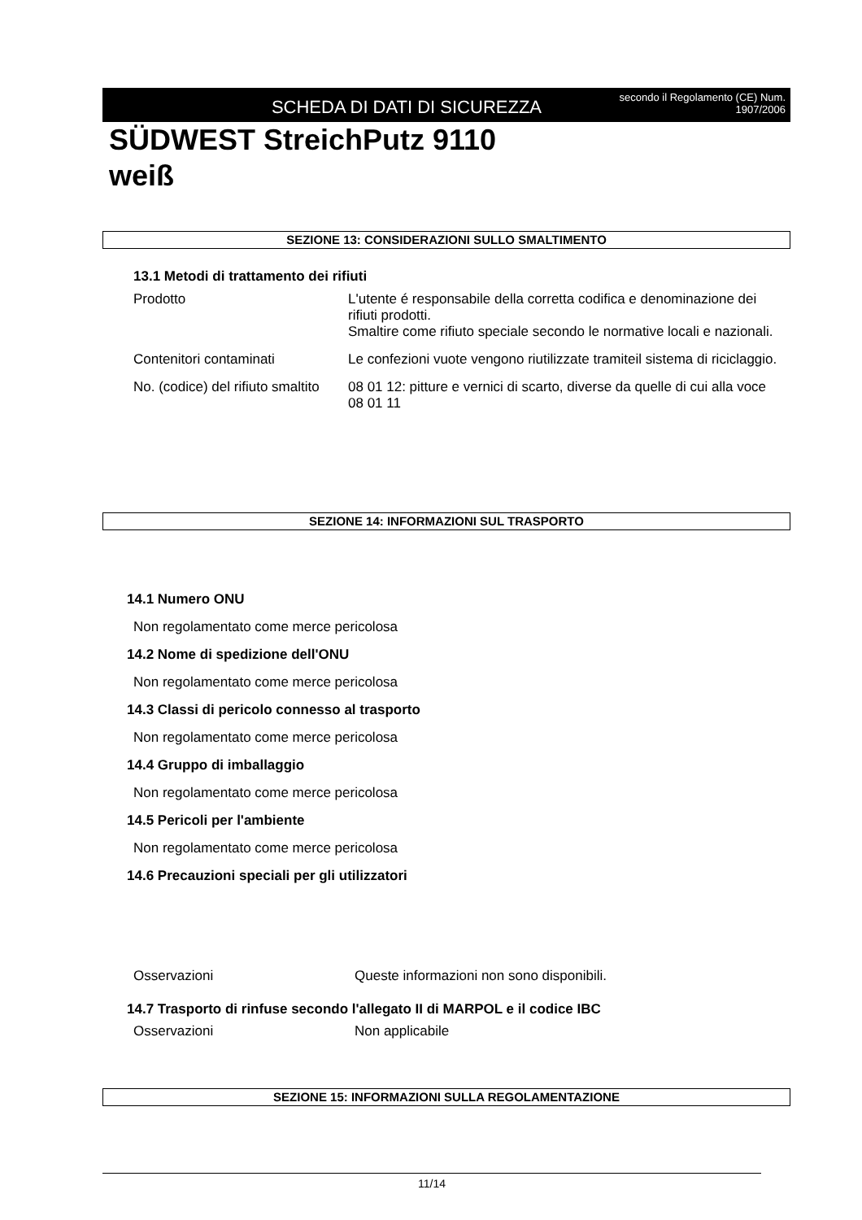SCHEDA DI DATI DI SICUREZZA
secondo il Regolamento (CE) Num. 1907/2006
SÜDWEST StreichPutz 9110
weiß
SEZIONE 13: CONSIDERAZIONI SULLO SMALTIMENTO
13.1 Metodi di trattamento dei rifiuti
| Prodotto | L'utente é responsabile della corretta codifica e denominazione dei rifiuti prodotti. Smaltire come rifiuto speciale secondo le normative locali e nazionali. |
| Contenitori contaminati | Le confezioni vuote vengono riutilizzate tramiteil sistema di riciclaggio. |
| No. (codice) del rifiuto smaltito | 08 01 12: pitture e vernici di scarto, diverse da quelle di cui alla voce 08 01 11 |
SEZIONE 14: INFORMAZIONI SUL TRASPORTO
14.1 Numero ONU
Non regolamentato come merce pericolosa
14.2 Nome di spedizione dell'ONU
Non regolamentato come merce pericolosa
14.3 Classi di pericolo connesso al trasporto
Non regolamentato come merce pericolosa
14.4 Gruppo di imballaggio
Non regolamentato come merce pericolosa
14.5 Pericoli per l'ambiente
Non regolamentato come merce pericolosa
14.6 Precauzioni speciali per gli utilizzatori
| Osservazioni | Queste informazioni non sono disponibili. |
14.7 Trasporto di rinfuse secondo l'allegato II di MARPOL e il codice IBC
| Osservazioni | Non applicabile |
SEZIONE 15: INFORMAZIONI SULLA REGOLAMENTAZIONE
11/14